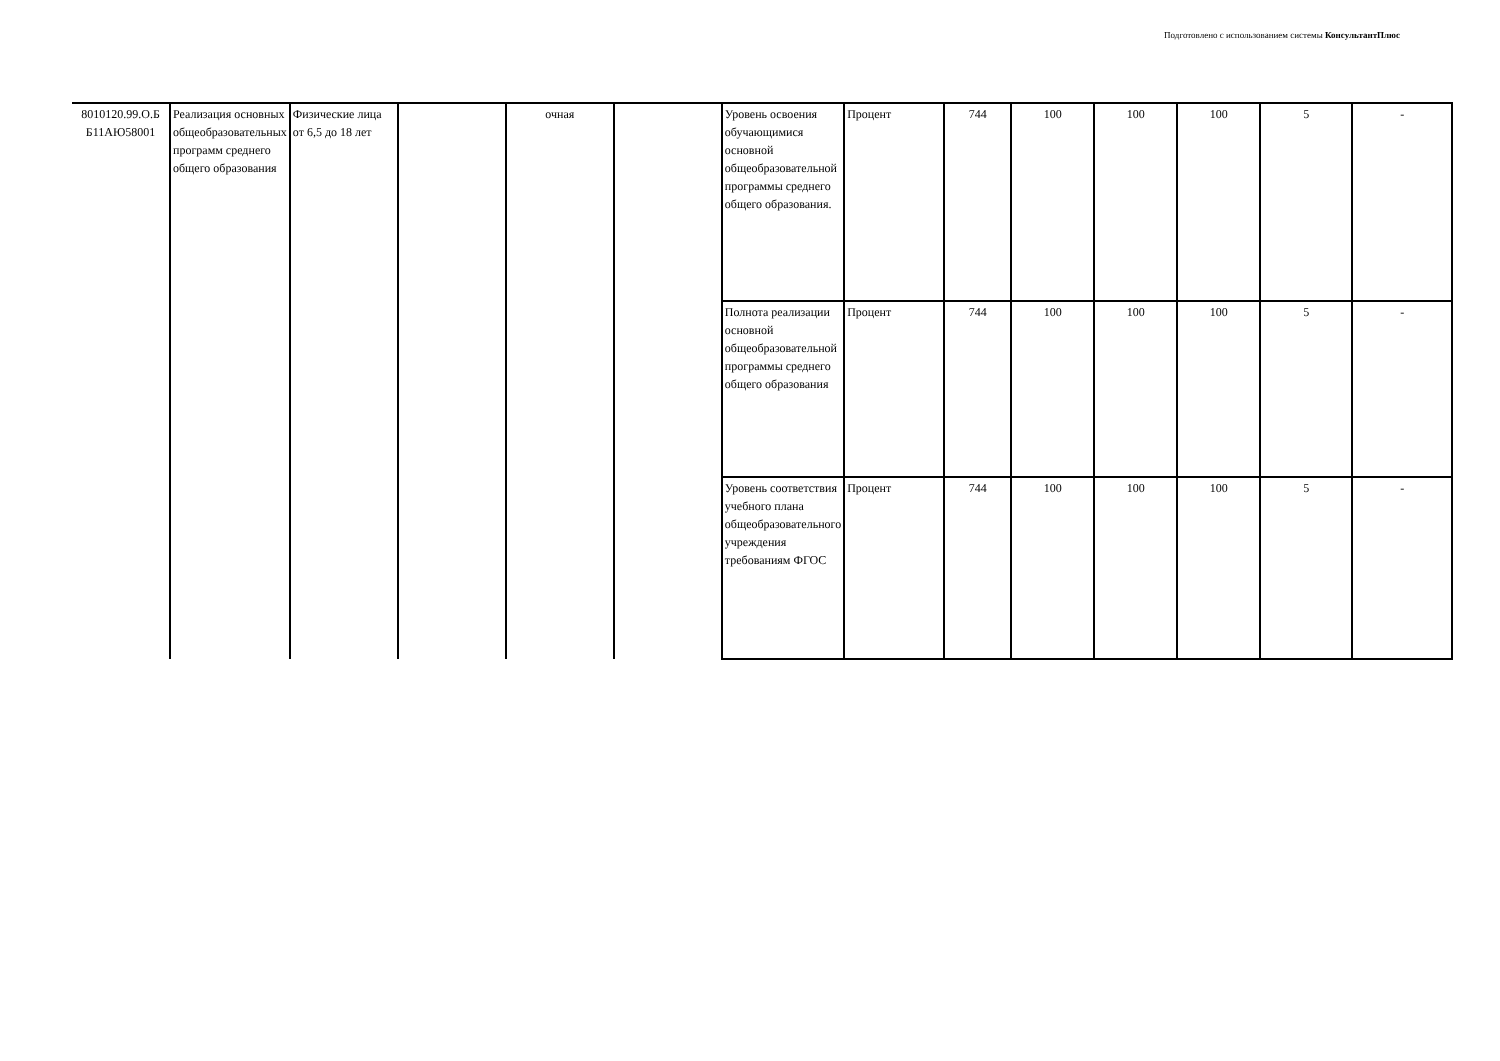Подготовлено с использованием системы КонсультантПлюс
| 8010120.99.О.Б Б11АЮ58001 | Реализация основных общеобразовательных программ среднего общего образования | Физические лица от 6,5 до 18 лет | | очная | | Уровень освоения обучающимися основной общеобразовательной программы среднего общего образования. | Процент | 744 | 100 | 100 | 100 | 5 | - |
| | | | | | | Полнота реализации основной общеобразовательной программы среднего общего образования | Процент | 744 | 100 | 100 | 100 | 5 | - |
| | | | | | | Уровень соответствия учебного плана общеобразовательного учреждения требованиям ФГОС | Процент | 744 | 100 | 100 | 100 | 5 | - |